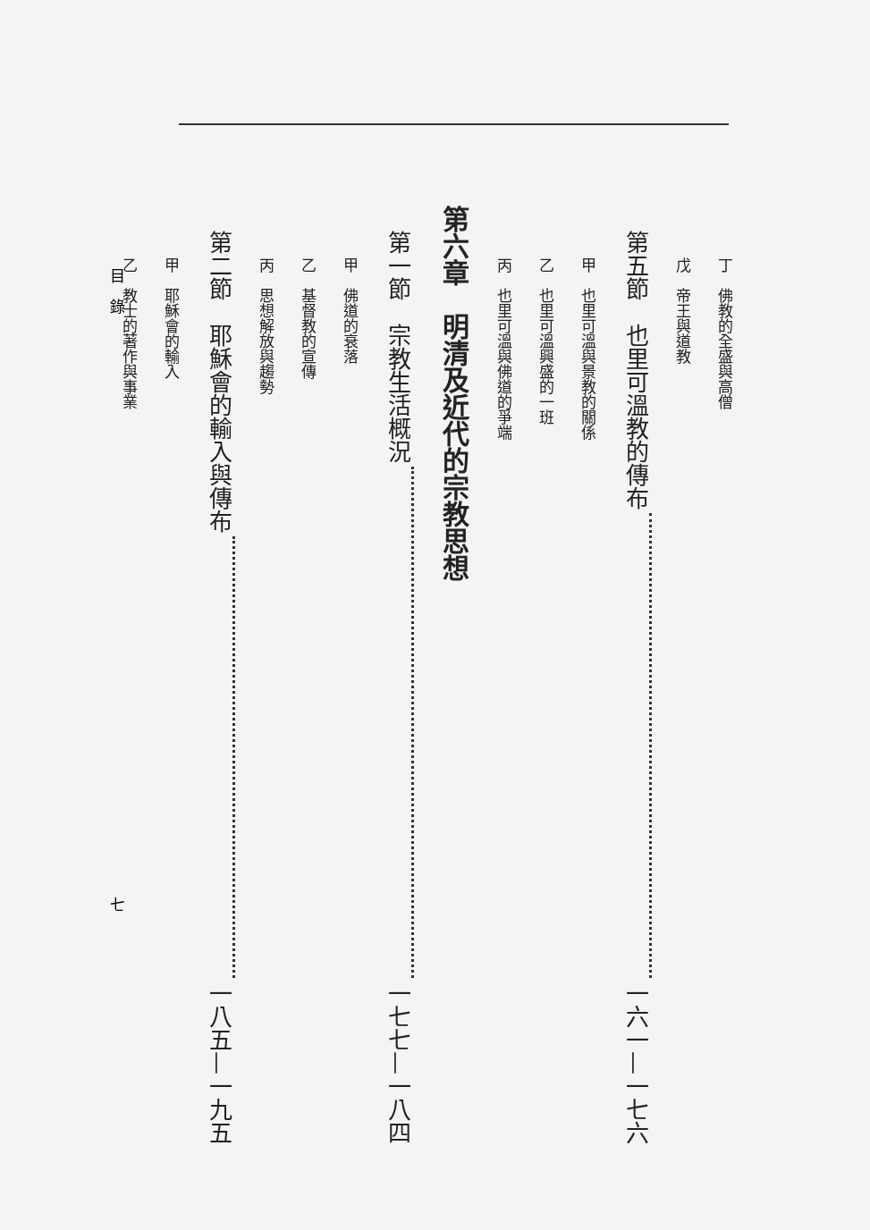丁　佛教的全盛與高僧
戊　帝王與道教
第五節　也里可溫教的傳布 一六一—一七六
甲　也里可溫與景教的關係
乙　也里可溫興盛的一班
丙　也里可溫與佛道的爭端
第六章　明清及近代的宗教思想
第一節　宗教生活概況 一七七—一八四
甲　佛道的衰落
乙　基督教的宣傳
丙　思想解放與趨勢
第二節　耶穌會的輸入與傳布 一八五—一九五
甲　耶穌會的輸入
乙　教士的著作與事業
目　錄 七